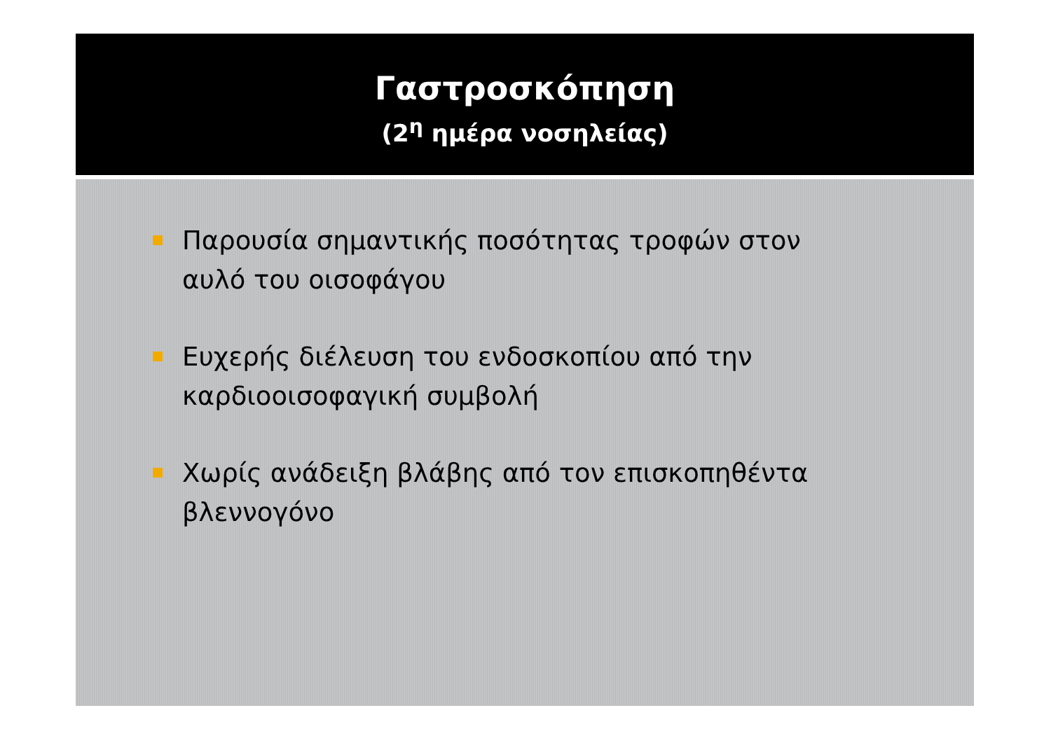Γαστροσκόπηση
(2<sup>η</sup> ημέρα νοσηλείας)
Παρουσία σημαντικής ποσότητας τροφών στον αυλό του οισοφάγου
Ευχερής διέλευση του ενδοσκοπίου από την καρδιοοισοφαγική συμβολή
Χωρίς ανάδειξη βλάβης από τον επισκοπηθέντα βλεννογόνο